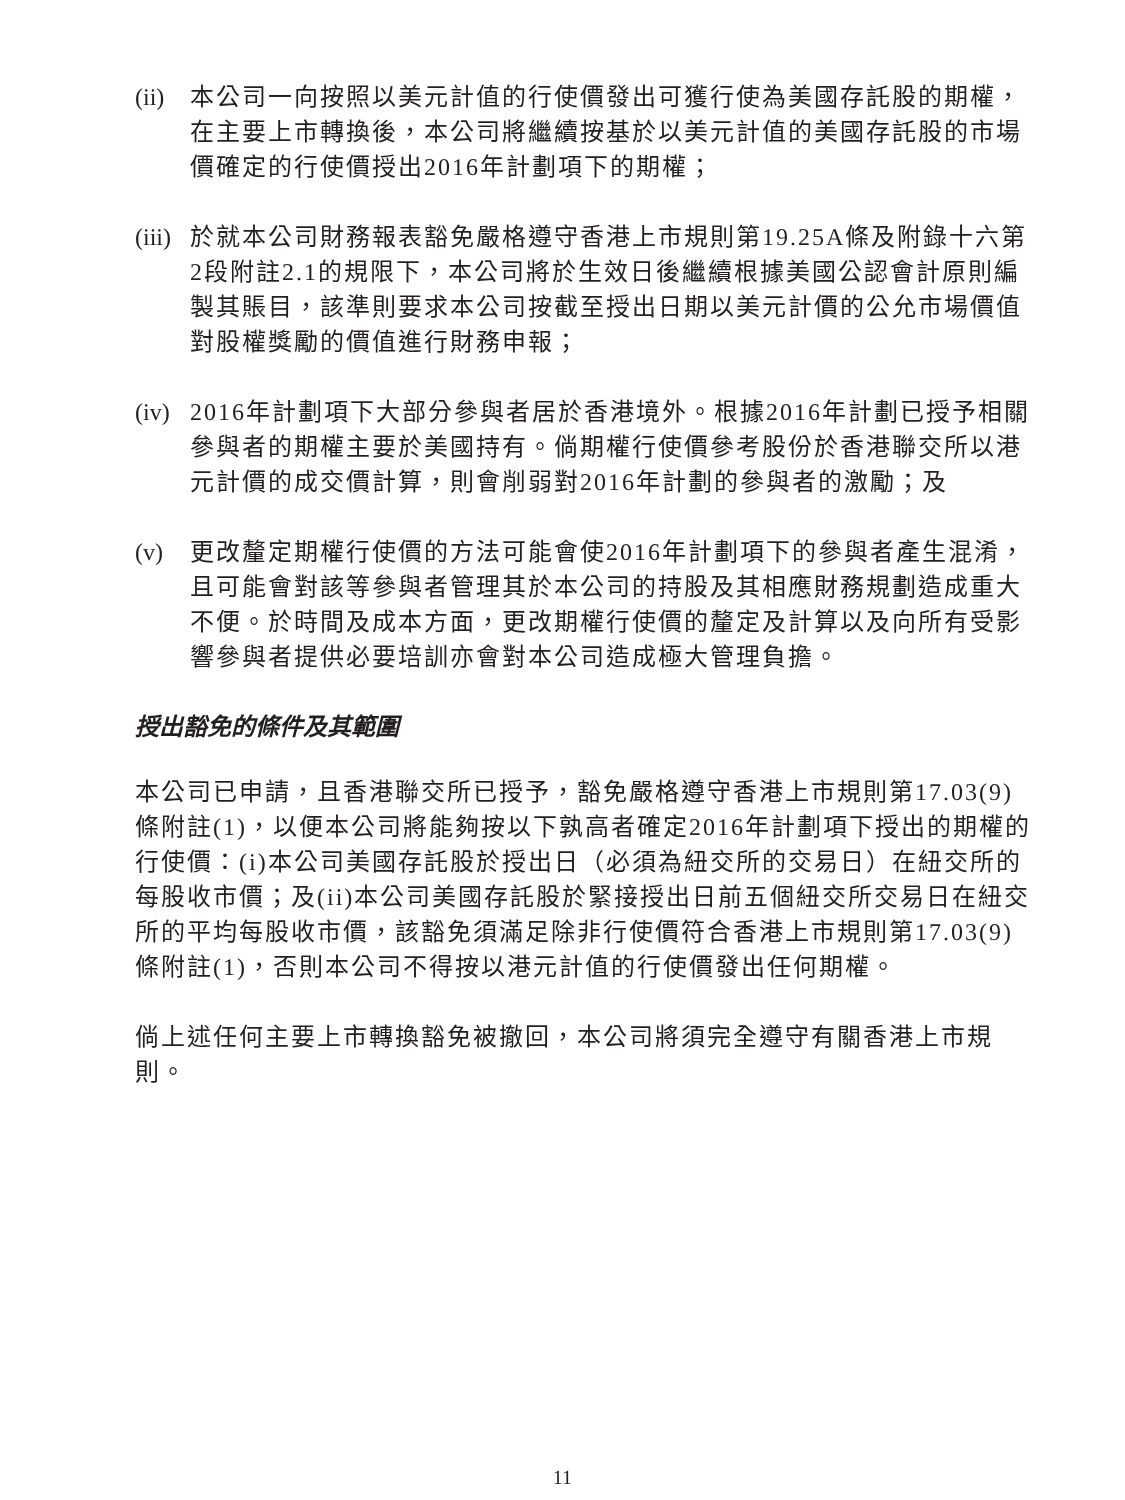(ii)
本公司一向按照以美元計值的行使價發出可獲行使為美國存託股的期權，在主要上市轉換後，本公司將繼續按基於以美元計值的美國存託股的市場價確定的行使價授出2016年計劃項下的期權；
(iii)
於就本公司財務報表豁免嚴格遵守香港上市規則第19.25A條及附錄十六第2段附註2.1的規限下，本公司將於生效日後繼續根據美國公認會計原則編製其賬目，該準則要求本公司按截至授出日期以美元計價的公允市場價值對股權獎勵的價值進行財務申報；
(iv)
2016年計劃項下大部分參與者居於香港境外。根據2016年計劃已授予相關參與者的期權主要於美國持有。倘期權行使價參考股份於香港聯交所以港元計價的成交價計算，則會削弱對2016年計劃的參與者的激勵；及
(v) 更改釐定期權行使價的方法可能會使2016年計劃項下的參與者產生混淆，且可能會對該等參與者管理其於本公司的持股及其相應財務規劃造成重大不便。於時間及成本方面，更改期權行使價的釐定及計算以及向所有受影響參與者提供必要培訓亦會對本公司造成極大管理負擔。
授出豁免的條件及其範圍
本公司已申請，且香港聯交所已授予，豁免嚴格遵守香港上市規則第17.03(9)條附註(1)，以便本公司將能夠按以下孰高者確定2016年計劃項下授出的期權的行使價：(i)本公司美國存託股於授出日（必須為紐交所的交易日）在紐交所的每股收市價；及(ii)本公司美國存託股於緊接授出日前五個紐交所交易日在紐交所的平均每股收市價，該豁免須滿足除非行使價符合香港上市規則第17.03(9)條附註(1)，否則本公司不得按以港元計值的行使價發出任何期權。
倘上述任何主要上市轉換豁免被撤回，本公司將須完全遵守有關香港上市規則。
11